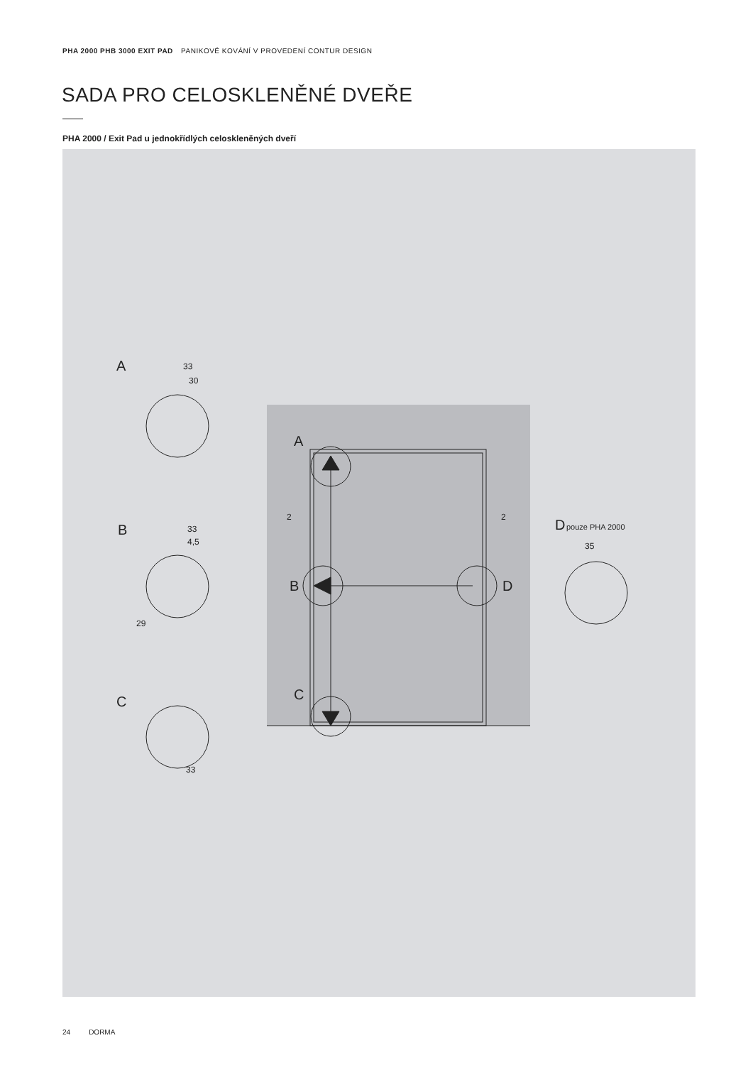PHA 2000 PHB 3000 EXIT PAD PANIKOVÉ KOVÁNÍ V PROVEDENÍ CONTUR DESIGN
SADA PRO CELOSKLENĚNÉ DVEŘE
PHA 2000 / Exit Pad u jednokřídlých celoskleněných dveří
A
B
C
A
B
C
D
D
33
30
33
4,5
29
33
2
2
35
pouze PHA 2000
24 DORMA